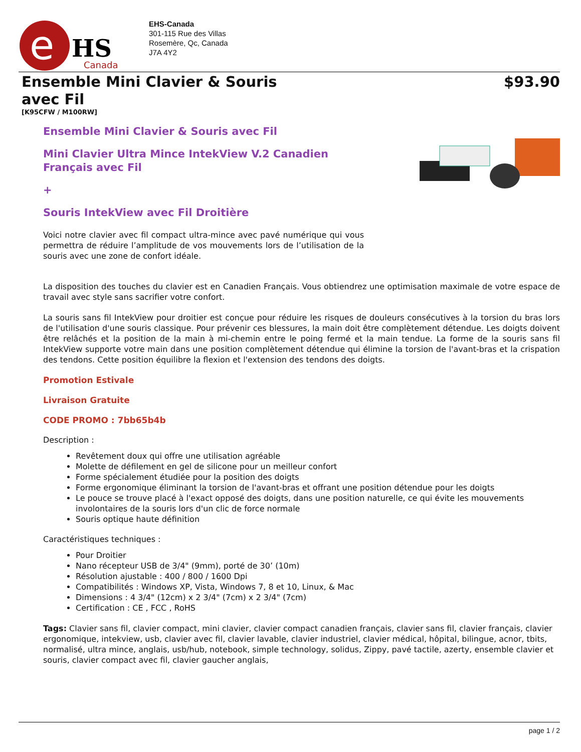e
HS
Canada
EHS-Canada
301-115 Rue des Villas
Rosemère, Qc, Canada
J7A 4Y2
Ensemble Mini Clavier & Souris avec Fil
$93.90
[K95CFW / M100RW]
Ensemble Mini Clavier & Souris avec Fil
Mini Clavier Ultra Mince IntekView V.2 Canadien Français avec Fil
+
Souris IntekView avec Fil Droitière
Voici notre clavier avec fil compact ultra-mince avec pavé numérique qui vous permettra de réduire l’amplitude de vos mouvements lors de l’utilisation de la souris avec une zone de confort idéale.
La disposition des touches du clavier est en Canadien Français. Vous obtiendrez une optimisation maximale de votre espace de travail avec style sans sacrifier votre confort.
La souris sans fil IntekView pour droitier est conçue pour réduire les risques de douleurs consécutives à la torsion du bras lors de l'utilisation d'une souris classique. Pour prévenir ces blessures, la main doit être complètement détendue. Les doigts doivent être relâchés et la position de la main à mi-chemin entre le poing fermé et la main tendue. La forme de la souris sans fil IntekView supporte votre main dans une position complètement détendue qui élimine la torsion de l'avant-bras et la crispation des tendons. Cette position équilibre la flexion et l'extension des tendons des doigts.
Promotion Estivale
Livraison Gratuite
CODE PROMO : 7bb65b4b
Description :
Revêtement doux qui offre une utilisation agréable
Molette de défilement en gel de silicone pour un meilleur confort
Forme spécialement étudiée pour la position des doigts
Forme ergonomique éliminant la torsion de l'avant-bras et offrant une position détendue pour les doigts
Le pouce se trouve placé à l'exact opposé des doigts, dans une position naturelle, ce qui évite les mouvements involontaires de la souris lors d'un clic de force normale
Souris optique haute définition
Caractéristiques techniques :
Pour Droitier
Nano récepteur USB de 3/4" (9mm), porté de 30’ (10m)
Résolution ajustable : 400 / 800 / 1600 Dpi
Compatibilités : Windows XP, Vista, Windows 7, 8 et 10, Linux, & Mac
Dimensions : 4 3/4" (12cm) x 2 3/4" (7cm) x 2 3/4" (7cm)
Certification : CE , FCC , RoHS
Tags: Clavier sans fil, clavier compact, mini clavier, clavier compact canadien français, clavier sans fil, clavier français, clavier ergonomique, intekview, usb, clavier avec fil, clavier lavable, clavier industriel, clavier médical, hôpital, bilingue, acnor, tbits, normalisé, ultra mince, anglais, usb/hub, notebook, simple technology, solidus, Zippy, pavé tactile, azerty, ensemble clavier et souris, clavier compact avec fil, clavier gaucher anglais,
page 1 / 2